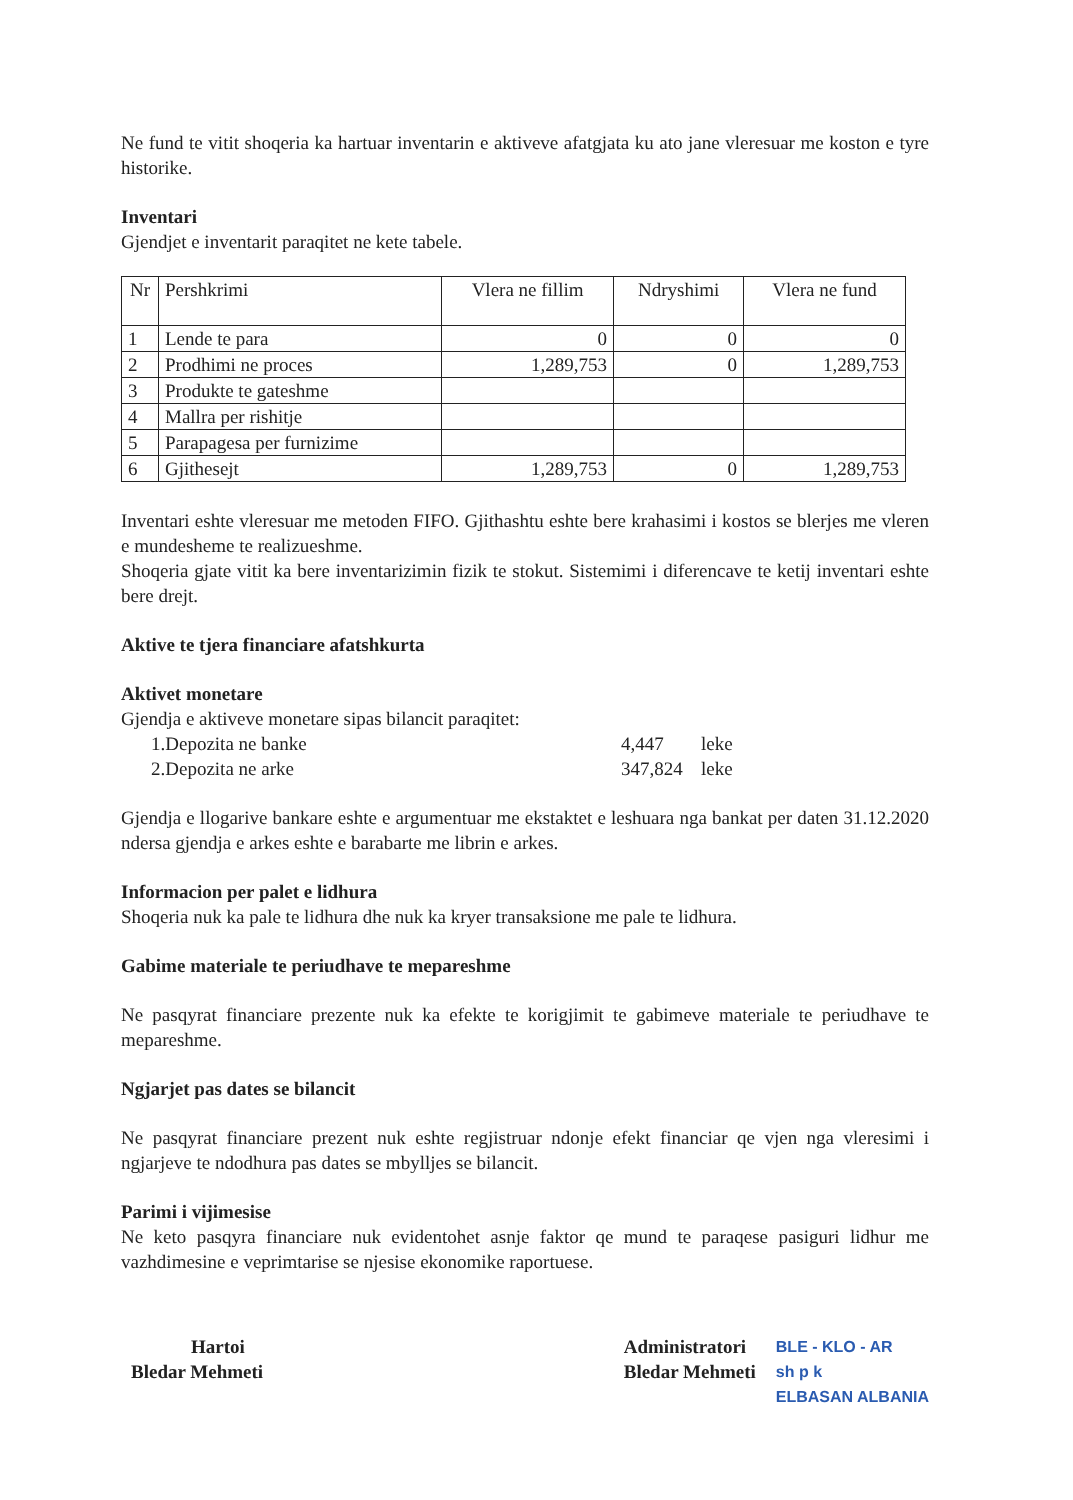Ne fund te vitit shoqeria ka hartuar inventarin e aktiveve afatgjata ku ato jane vleresuar me koston e tyre historike.
Inventari
Gjendjet e inventarit paraqitet ne kete tabele.
| Nr | Pershkrimi | Vlera ne fillim | Ndryshimi | Vlera ne fund |
| --- | --- | --- | --- | --- |
| 1 | Lende te para | 0 | 0 | 0 |
| 2 | Prodhimi ne proces | 1,289,753 | 0 | 1,289,753 |
| 3 | Produkte te gateshme | | | |
| 4 | Mallra per rishitje | | | |
| 5 | Parapagesa per furnizime | | | |
| 6 | Gjithesejt | 1,289,753 | 0 | 1,289,753 |
Inventari eshte vleresuar me metoden FIFO. Gjithashtu eshte bere krahasimi i kostos se blerjes me vleren e mundesheme te realizueshme.
Shoqeria gjate vitit ka bere inventarizimin fizik te stokut. Sistemimi i diferencave te ketij inventari eshte bere drejt.
Aktive te tjera financiare afatshkurta
Aktivet monetare
Gjendja e aktiveve monetare sipas bilancit paraqitet:
1.Depozita ne banke 4,447 leke
2.Depozita ne arke 347,824 leke
Gjendja e llogarive bankare eshte e argumentuar me ekstaktet e leshuara nga bankat per daten 31.12.2020 ndersa gjendja e arkes eshte e barabarte me librin e arkes.
Informacion per palet e lidhura
Shoqeria nuk ka pale te lidhura dhe nuk ka kryer transaksione me pale te lidhura.
Gabime materiale te periudhave te mepareshme
Ne pasqyrat financiare prezente nuk ka efekte te korigjimit te gabimeve materiale te periudhave te mepareshme.
Ngjarjet pas dates se bilancit
Ne pasqyrat financiare prezent nuk eshte regjistruar ndonje efekt financiar qe vjen nga vleresimi i ngjarjeve te ndodhura pas dates se mbylljes se bilancit.
Parimi i vijimesise
Ne keto pasqyra financiare nuk evidentohet asnje faktor qe mund te paraqese pasiguri lidhur me vazhdimesine e veprimtarise se njesise ekonomike raportuese.
Hartoi
Bledar Mehmeti
Administratori
Bledar Mehmeti
BLE - KLO - AR
sh p k
ELBASAN ALBANIA